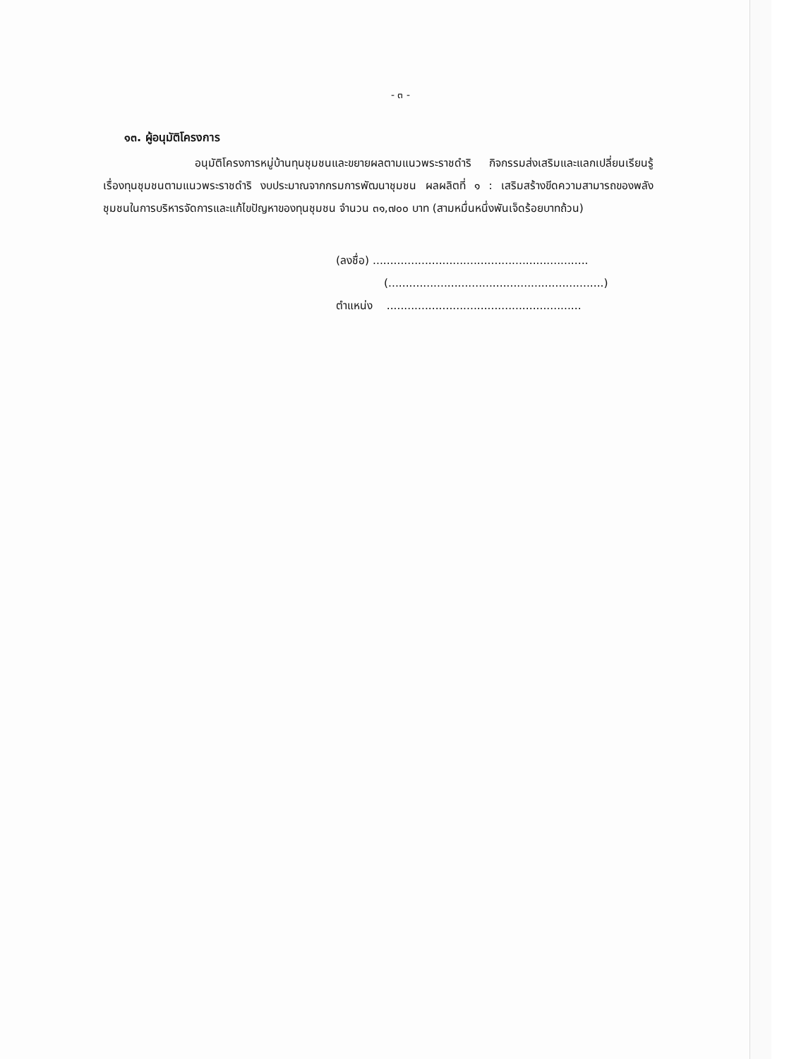- ๓ -
๑๓. ผู้อนุมัติโครงการ
อนุมัติโครงการหมู่บ้านทุนชุมชนและขยายผลตามแนวพระราชดำริ กิจกรรมส่งเสริมและแลกเปลี่ยนเรียนรู้เรื่องทุนชุมชนตามแนวพระราชดำริ งบประมาณจากกรมการพัฒนาชุมชน ผลผลิตที่ ๑ : เสริมสร้างขีดความสามารถของพลังชุมชนในการบริหารจัดการและแก้ไขปัญหาของทุนชุมชน จำนวน ๓๑,๗๐๐ บาท (สามหมื่นหนึ่งพันเจ็ดร้อยบาทถ้วน)
(ลงชื่อ) ..............................................................
(..............................................................)
ตำแหน่ง ........................................................